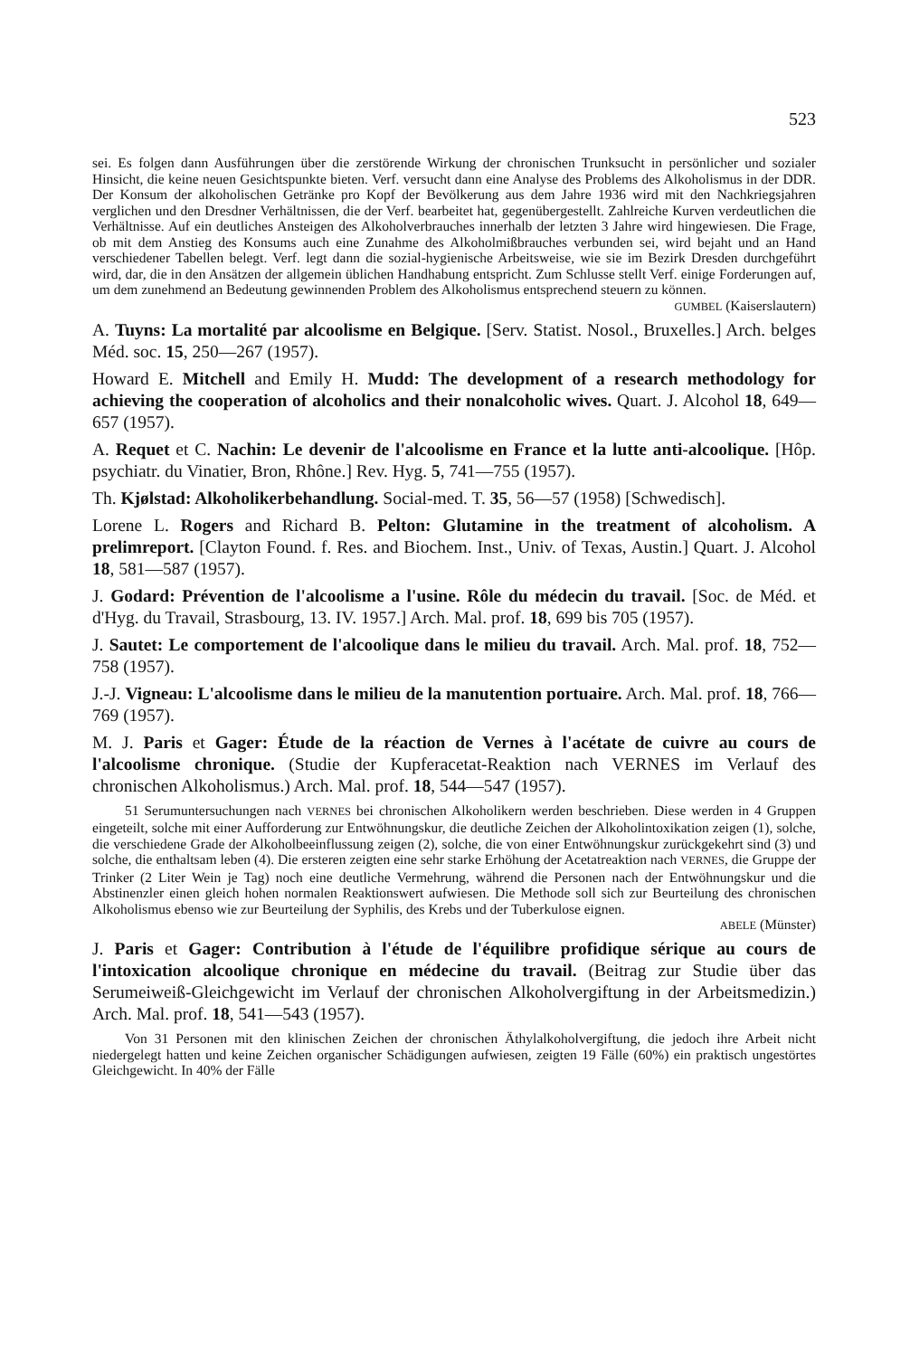523
sei. Es folgen dann Ausführungen über die zerstörende Wirkung der chronischen Trunksucht in persönlicher und sozialer Hinsicht, die keine neuen Gesichtspunkte bieten. Verf. versucht dann eine Analyse des Problems des Alkoholismus in der DDR. Der Konsum der alkoholischen Getränke pro Kopf der Bevölkerung aus dem Jahre 1936 wird mit den Nachkriegsjahren verglichen und den Dresdner Verhältnissen, die der Verf. bearbeitet hat, gegenübergestellt. Zahlreiche Kurven verdeutlichen die Verhältnisse. Auf ein deutliches Ansteigen des Alkoholverbrauches innerhalb der letzten 3 Jahre wird hingewiesen. Die Frage, ob mit dem Anstieg des Konsums auch eine Zunahme des Alkoholmißbrauches verbunden sei, wird bejaht und an Hand verschiedener Tabellen belegt. Verf. legt dann die sozial-hygienische Arbeitsweise, wie sie im Bezirk Dresden durchgeführt wird, dar, die in den Ansätzen der allgemein üblichen Handhabung entspricht. Zum Schlusse stellt Verf. einige Forderungen auf, um dem zunehmend an Bedeutung gewinnenden Problem des Alkoholismus entsprechend steuern zu können.
GUMBEL (Kaiserslautern)
A. Tuyns: La mortalité par alcoolisme en Belgique. [Serv. Statist. Nosol., Bruxelles.] Arch. belges Méd. soc. 15, 250—267 (1957).
Howard E. Mitchell and Emily H. Mudd: The development of a research methodology for achieving the cooperation of alcoholics and their nonalcoholic wives. Quart. J. Alcohol 18, 649—657 (1957).
A. Requet et C. Nachin: Le devenir de l'alcoolisme en France et la lutte anti-alcoolique. [Hôp. psychiatr. du Vinatier, Bron, Rhône.] Rev. Hyg. 5, 741—755 (1957).
Th. Kjølstad: Alkoholikerbehandlung. Social-med. T. 35, 56—57 (1958) [Schwedisch].
Lorene L. Rogers and Richard B. Pelton: Glutamine in the treatment of alcoholism. A prelimreport. [Clayton Found. f. Res. and Biochem. Inst., Univ. of Texas, Austin.] Quart. J. Alcohol 18, 581—587 (1957).
J. Godard: Prévention de l'alcoolisme a l'usine. Rôle du médecin du travail. [Soc. de Méd. et d'Hyg. du Travail, Strasbourg, 13. IV. 1957.] Arch. Mal. prof. 18, 699 bis 705 (1957).
J. Sautet: Le comportement de l'alcoolique dans le milieu du travail. Arch. Mal. prof. 18, 752—758 (1957).
J.-J. Vigneau: L'alcoolisme dans le milieu de la manutention portuaire. Arch. Mal. prof. 18, 766—769 (1957).
M. J. Paris et Gager: Étude de la réaction de Vernes à l'acétate de cuivre au cours de l'alcoolisme chronique. (Studie der Kupferacetat-Reaktion nach VERNES im Verlauf des chronischen Alkoholismus.) Arch. Mal. prof. 18, 544—547 (1957).
51 Serumuntersuchungen nach VERNES bei chronischen Alkoholikern werden beschrieben. Diese werden in 4 Gruppen eingeteilt, solche mit einer Aufforderung zur Entwöhnungskur, die deutliche Zeichen der Alkoholintoxikation zeigen (1), solche, die verschiedene Grade der Alkoholbeeinflussung zeigen (2), solche, die von einer Entwöhnungskur zurückgekehrt sind (3) und solche, die enthaltsam leben (4). Die ersteren zeigten eine sehr starke Erhöhung der Acetatreaktion nach VERNES, die Gruppe der Trinker (2 Liter Wein je Tag) noch eine deutliche Vermehrung, während die Personen nach der Entwöhnungskur und die Abstinenzler einen gleich hohen normalen Reaktionswert aufwiesen. Die Methode soll sich zur Beurteilung des chronischen Alkoholismus ebenso wie zur Beurteilung der Syphilis, des Krebs und der Tuberkulose eignen.
ABELE (Münster)
J. Paris et Gager: Contribution à l'étude de l'équilibre profidique sérique au cours de l'intoxication alcoolique chronique en médecine du travail. (Beitrag zur Studie über das Serumeiweiß-Gleichgewicht im Verlauf der chronischen Alkoholvergiftung in der Arbeitsmedizin.) Arch. Mal. prof. 18, 541—543 (1957).
Von 31 Personen mit den klinischen Zeichen der chronischen Äthylalkoholvergiftung, die jedoch ihre Arbeit nicht niedergelegt hatten und keine Zeichen organischer Schädigungen aufwiesen, zeigten 19 Fälle (60%) ein praktisch ungestörtes Gleichgewicht. In 40% der Fälle